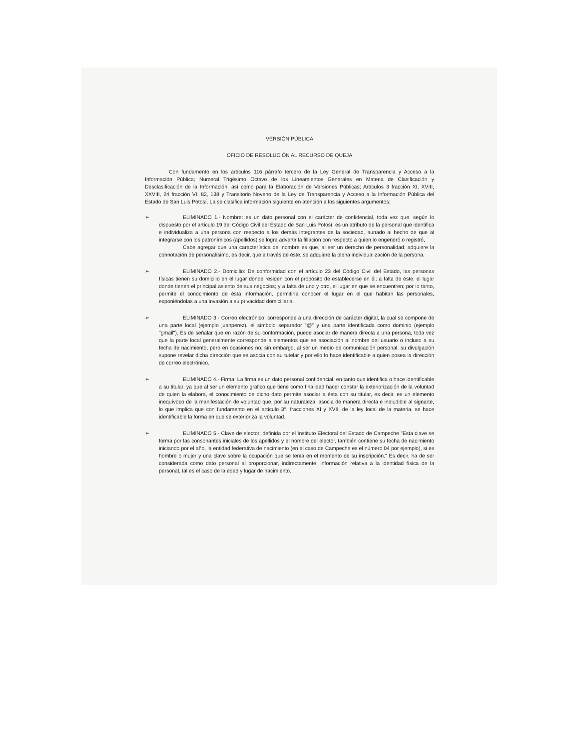VERSIÓN PÚBLICA
OFICIO DE RESOLUCIÓN AL RECURSO DE QUEJA
Con fundamento en los artículos 116 párrafo tercero de la Ley General de Transparencia y Acceso a la Información Pública; Numeral Trigésimo Octavo de los Lineamientos Generales en Materia de Clasificación y Desclasificación de la Información, así como para la Elaboración de Versiones Públicas; Artículos 3 fracción XI, XVIII, XXVIII, 24 fracción VI, 82, 138 y Transitorio Noveno de la Ley de Transparencia y Acceso a la Información Pública del Estado de San Luis Potosí. La se clasifica información siguiente en atención a los siguientes argumentos:
➢ ELIMINADO 1.- Nombre: es un dato personal con el carácter de confidencial, toda vez que, según lo dispuesto por el artículo 19 del Código Civil del Estado de San Luis Potosí, es un atributo de la personal que identifica e individualiza a una persona con respecto a los demás integrantes de la sociedad, aunado al hecho de que al integrarse con los patronímicos (apellidos) se logra advertir la filiación con respecto a quien lo engendró o registró,
Cabe agregar que una característica del nombre es que, al ser un derecho de personalidad, adquiere la connotación de personalísimo, es decir, que a través de éste, se adquiere la plena individualización de la persona.
➢ ELIMINADO 2.- Domicilio: De conformidad con el artículo 23 del Código Civil del Estado, las personas físicas tienen su domicilio en el lugar donde residen con el propósito de establecerse en él; a falta de éste, el lugar donde tienen el principal asiento de sus negocios; y a falta de uno y otro, el lugar en que se encuentren; por lo tanto, permite el conocimiento de ésta información, permitiría conocer el lugar en el que habitan las personales, exponiéndolas a una invasión a su privacidad domiciliaria.
➢ ELIMINADO 3.- Correo electrónico: corresponde a una dirección de carácter digital, la cual se compone de una parte local (ejemplo juanperez), el símbolo separador "@" y una parte identificada como dominio (ejemplo "gmail"). Es de señalar que en razón de su conformación, puede asociar de manera directa a una persona, toda vez que la parte local generalmente corresponde a elementos que se asociación al nombre del usuario o incluso a su fecha de nacimiento, pero en ocasiones no; sin embargo, al ser un medio de comunicación personal, su divulgación supone revelar dicha dirección que se asocia con su tutelar y por ello lo hace identificable a quien posea la dirección de correo electrónico.
➢ ELIMINADO 4.- Firma: La firma es un dato personal confidencial, en tanto que identifica o hace identificable a su titular, ya que al ser un elemento grafico que tiene como finalidad hacer constar la exteriorización de la voluntad de quien la elabora, el conocimiento de dicho dato permite asociar a ésta con su titular, es decir, es un elemento inequívoco de la manifestación de voluntad que, por su naturaleza, asocia de manera directa e ineludible al signarte, lo que implica que con fundamento en el artículo 3°, fracciones XI y XVII, de la ley local de la materia, se hace identificable la forma en que se exterioriza la voluntad.
➢ ELIMINADO 5.- Clave de elector: definida por el Instituto Electoral del Estado de Campeche "Esta clave se forma por las consonantes iniciales de los apellidos y el nombre del elector, también contiene su fecha de nacimiento iniciando por el año, la entidad federativa de nacimiento (en el caso de Campeche es el número 04 por ejemplo), si es hombre o mujer y una clave sobre la ocupación que se tenía en el momento de su inscripción." Es decir, ha de ser considerada como dato personal al proporcionar, indirectamente, información relativa a la identidad física de la personal, tal es el caso de la edad y lugar de nacimiento.